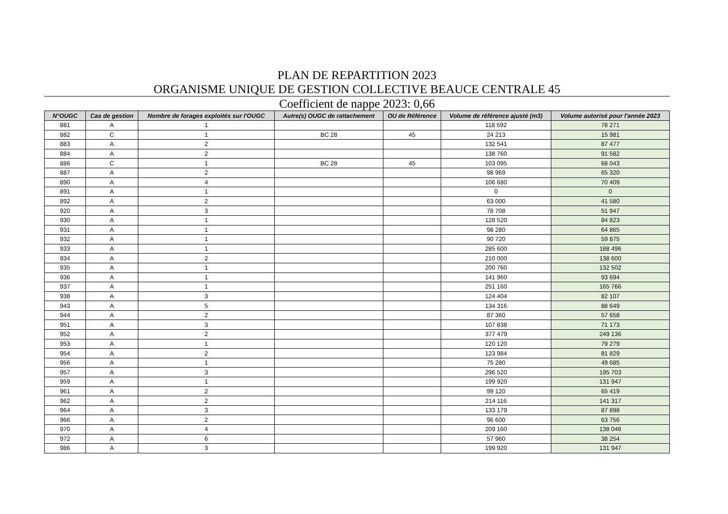PLAN DE REPARTITION 2023
ORGANISME UNIQUE DE GESTION COLLECTIVE BEAUCE CENTRALE 45
Coefficient de nappe 2023: 0,66
| N°OUGC | Cas de gestion | Nombre de forages exploités sur l'OUGC | Autre(s) OUGC de rattachement | OU de Référence | Volume de référence ajusté (m3) | Volume autorisé pour l'année 2023 |
| --- | --- | --- | --- | --- | --- | --- |
| 881 | A | 1 | | | 118 592 | 78 271 |
| 882 | C | 1 | BC 28 | 45 | 24 213 | 15 981 |
| 883 | A | 2 | | | 132 541 | 87 477 |
| 884 | A | 2 | | | 138 760 | 91 582 |
| 886 | C | 1 | BC 28 | 45 | 103 095 | 68 043 |
| 887 | A | 2 | | | 98 969 | 65 320 |
| 890 | A | 4 | | | 106 680 | 70 409 |
| 891 | A | 1 | | | 0 | 0 |
| 892 | A | 2 | | | 63 000 | 41 580 |
| 920 | A | 3 | | | 78 708 | 51 947 |
| 930 | A | 1 | | | 128 520 | 84 823 |
| 931 | A | 1 | | | 98 280 | 64 865 |
| 932 | A | 1 | | | 90 720 | 59 875 |
| 933 | A | 1 | | | 285 600 | 188 496 |
| 934 | A | 2 | | | 210 000 | 138 600 |
| 935 | A | 1 | | | 200 760 | 132 502 |
| 936 | A | 1 | | | 141 960 | 93 694 |
| 937 | A | 1 | | | 251 160 | 165 766 |
| 938 | A | 3 | | | 124 404 | 82 107 |
| 943 | A | 5 | | | 134 316 | 88 649 |
| 944 | A | 2 | | | 87 360 | 57 658 |
| 951 | A | 3 | | | 107 838 | 71 173 |
| 952 | A | 2 | | | 377 479 | 249 136 |
| 953 | A | 1 | | | 120 120 | 79 279 |
| 954 | A | 2 | | | 123 984 | 81 829 |
| 956 | A | 1 | | | 75 280 | 49 685 |
| 957 | A | 3 | | | 296 520 | 195 703 |
| 959 | A | 1 | | | 199 920 | 131 947 |
| 961 | A | 2 | | | 99 120 | 65 419 |
| 962 | A | 2 | | | 214 116 | 141 317 |
| 964 | A | 3 | | | 133 179 | 87 898 |
| 966 | A | 2 | | | 96 600 | 63 756 |
| 970 | A | 4 | | | 209 160 | 138 046 |
| 972 | A | 6 | | | 57 960 | 38 254 |
| 986 | A | 3 | | | 199 920 | 131 947 |